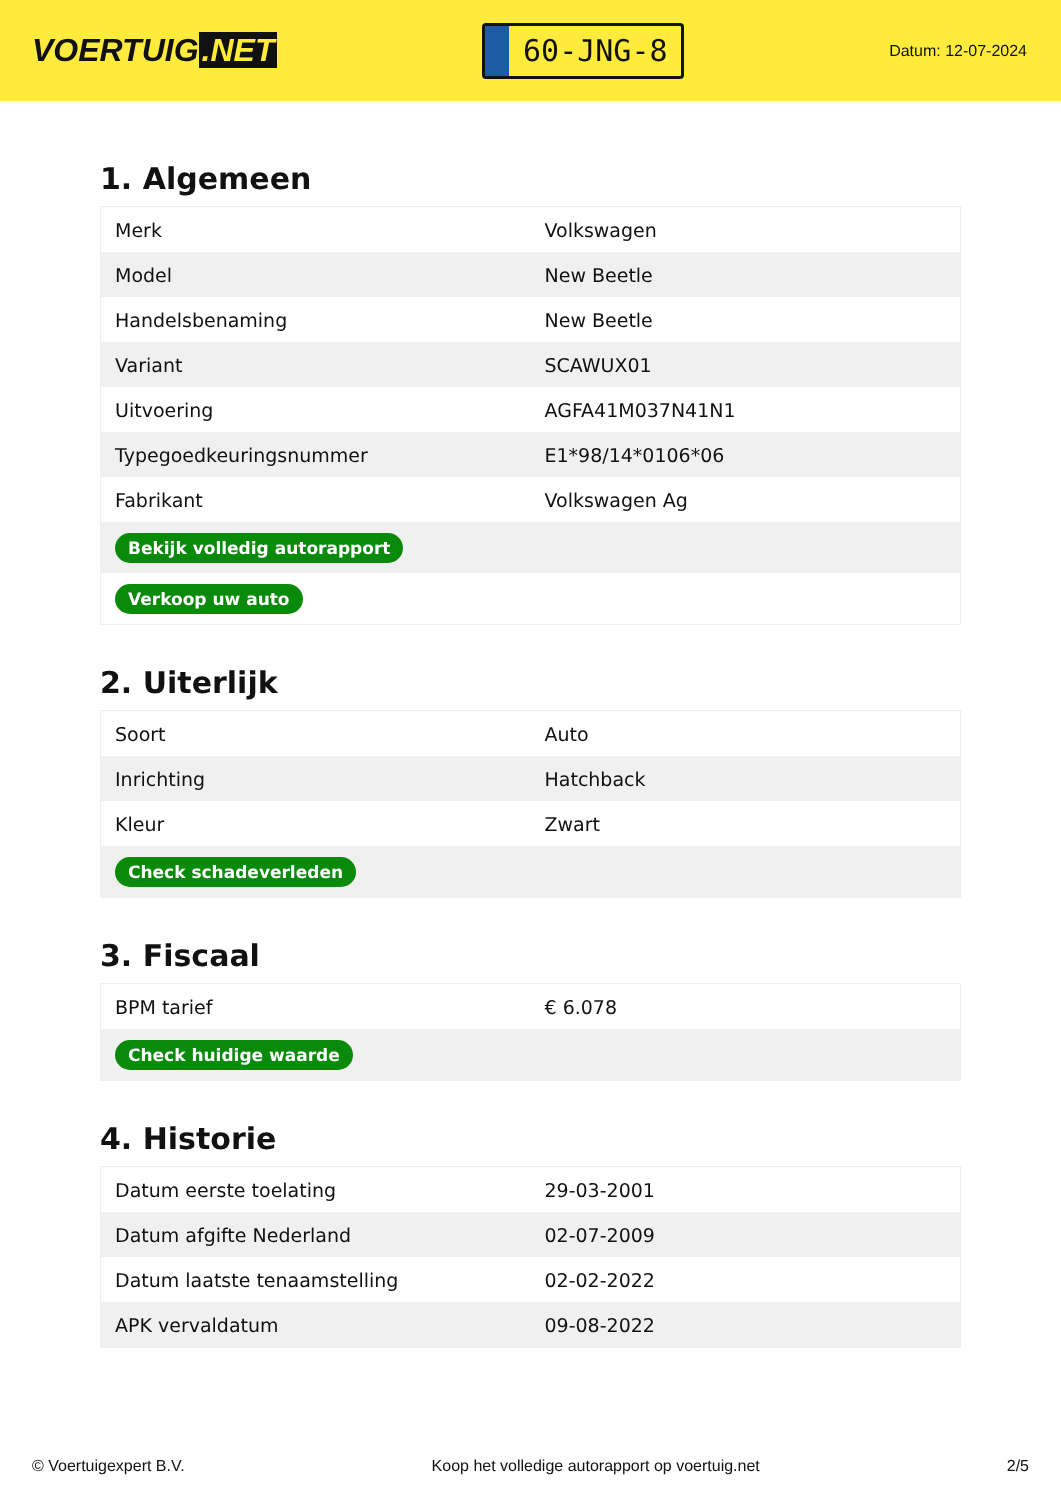VOERTUIG.NET
60-JNG-8
Datum: 12-07-2024
1. Algemeen
| Merk | Volkswagen |
| Model | New Beetle |
| Handelsbenaming | New Beetle |
| Variant | SCAWUX01 |
| Uitvoering | AGFA41M037N41N1 |
| Typegoedkeuringsnummer | E1*98/14*0106*06 |
| Fabrikant | Volkswagen Ag |
| Bekijk volledig autorapport | |
| Verkoop uw auto | |
2. Uiterlijk
| Soort | Auto |
| Inrichting | Hatchback |
| Kleur | Zwart |
| Check schadeverleden | |
3. Fiscaal
| BPM tarief | € 6.078 |
| Check huidige waarde | |
4. Historie
| Datum eerste toelating | 29-03-2001 |
| Datum afgifte Nederland | 02-07-2009 |
| Datum laatste tenaamstelling | 02-02-2022 |
| APK vervaldatum | 09-08-2022 |
© Voertuigexpert B.V. Koop het volledige autorapport op voertuig.net 2/5